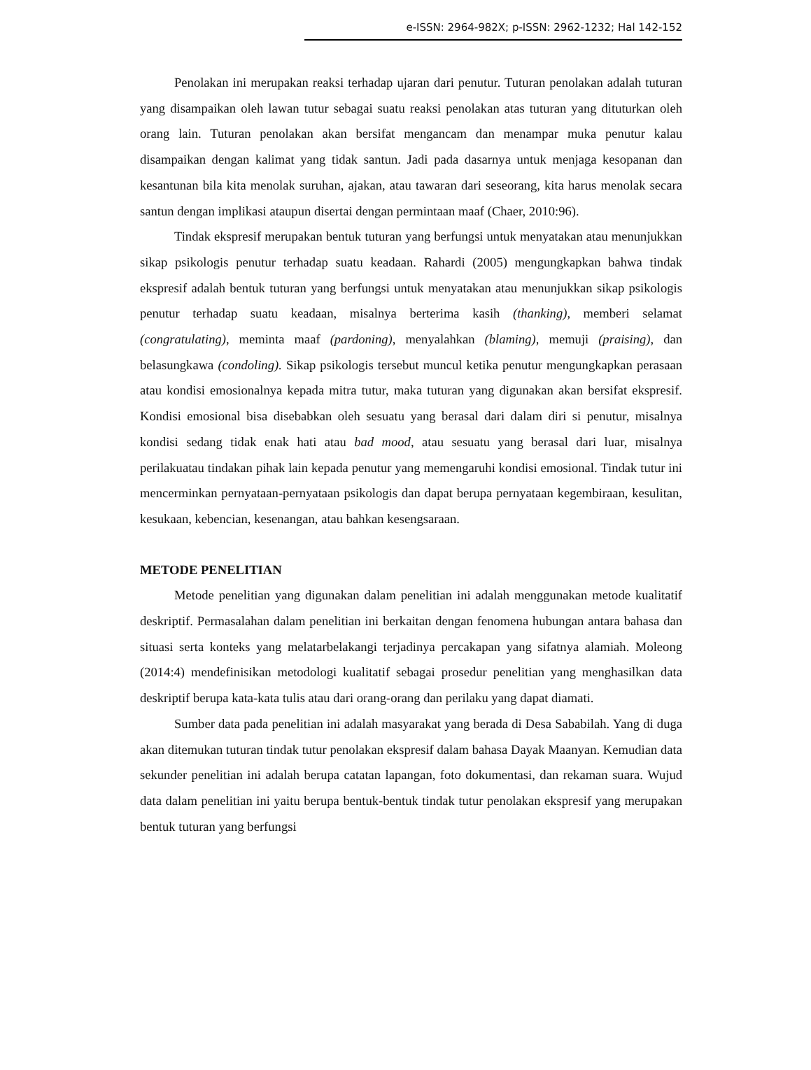e-ISSN: 2964-982X; p-ISSN: 2962-1232; Hal 142-152
Penolakan ini merupakan reaksi terhadap ujaran dari penutur. Tuturan penolakan adalah tuturan yang disampaikan oleh lawan tutur sebagai suatu reaksi penolakan atas tuturan yang dituturkan oleh orang lain. Tuturan penolakan akan bersifat mengancam dan menampar muka penutur kalau disampaikan dengan kalimat yang tidak santun. Jadi pada dasarnya untuk menjaga kesopanan dan kesantunan bila kita menolak suruhan, ajakan, atau tawaran dari seseorang, kita harus menolak secara santun dengan implikasi ataupun disertai dengan permintaan maaf (Chaer, 2010:96).
Tindak ekspresif merupakan bentuk tuturan yang berfungsi untuk menyatakan atau menunjukkan sikap psikologis penutur terhadap suatu keadaan. Rahardi (2005) mengungkapkan bahwa tindak ekspresif adalah bentuk tuturan yang berfungsi untuk menyatakan atau menunjukkan sikap psikologis penutur terhadap suatu keadaan, misalnya berterima kasih (thanking), memberi selamat (congratulating), meminta maaf (pardoning), menyalahkan (blaming), memuji (praising), dan belasungkawa (condoling). Sikap psikologis tersebut muncul ketika penutur mengungkapkan perasaan atau kondisi emosionalnya kepada mitra tutur, maka tuturan yang digunakan akan bersifat ekspresif. Kondisi emosional bisa disebabkan oleh sesuatu yang berasal dari dalam diri si penutur, misalnya kondisi sedang tidak enak hati atau bad mood, atau sesuatu yang berasal dari luar, misalnya perilakuatau tindakan pihak lain kepada penutur yang memengaruhi kondisi emosional. Tindak tutur ini mencerminkan pernyataan-pernyataan psikologis dan dapat berupa pernyataan kegembiraan, kesulitan, kesukaan, kebencian, kesenangan, atau bahkan kesengsaraan.
METODE PENELITIAN
Metode penelitian yang digunakan dalam penelitian ini adalah menggunakan metode kualitatif deskriptif. Permasalahan dalam penelitian ini berkaitan dengan fenomena hubungan antara bahasa dan situasi serta konteks yang melatarbelakangi terjadinya percakapan yang sifatnya alamiah. Moleong (2014:4) mendefinisikan metodologi kualitatif sebagai prosedur penelitian yang menghasilkan data deskriptif berupa kata-kata tulis atau dari orang-orang dan perilaku yang dapat diamati.
Sumber data pada penelitian ini adalah masyarakat yang berada di Desa Sababilah. Yang di duga akan ditemukan tuturan tindak tutur penolakan ekspresif dalam bahasa Dayak Maanyan. Kemudian data sekunder penelitian ini adalah berupa catatan lapangan, foto dokumentasi, dan rekaman suara. Wujud data dalam penelitian ini yaitu berupa bentuk-bentuk tindak tutur penolakan ekspresif yang merupakan bentuk tuturan yang berfungsi